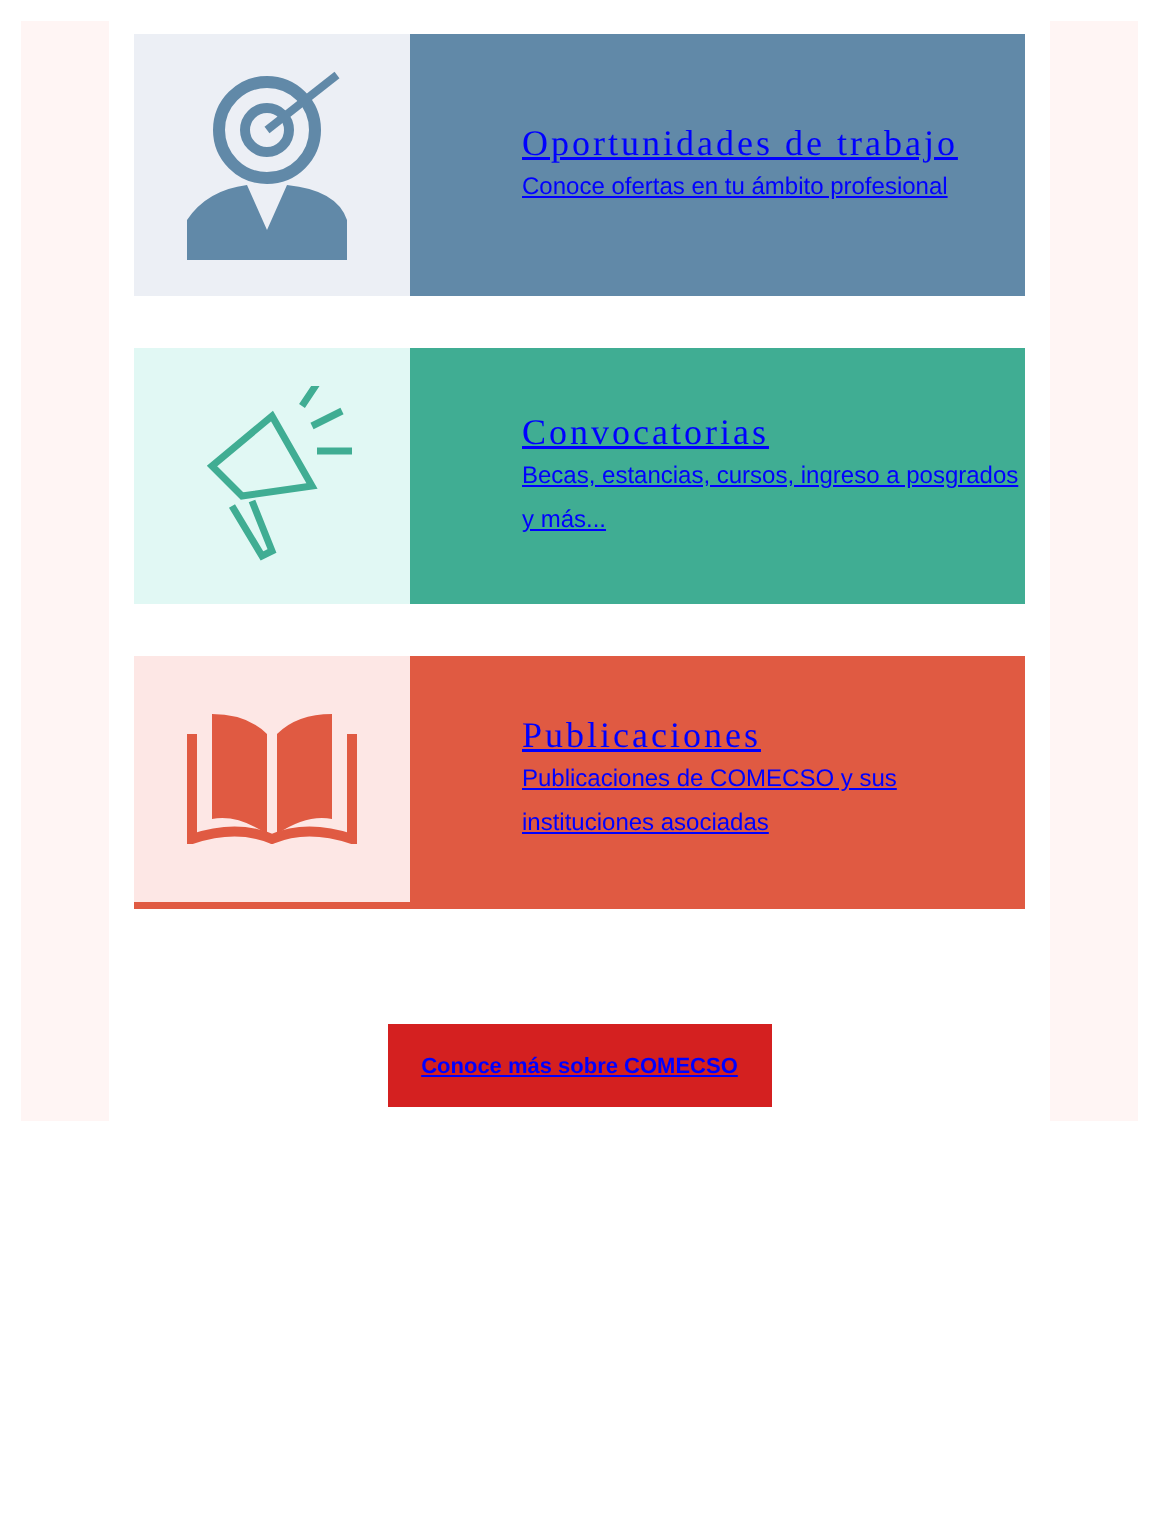Oportunidades de trabajo
Conoce ofertas en tu ámbito profesional
Convocatorias
Becas, estancias, cursos, ingreso a posgrados y más...
Publicaciones
Publicaciones de COMECSO y sus instituciones asociadas
Conoce más sobre COMECSO